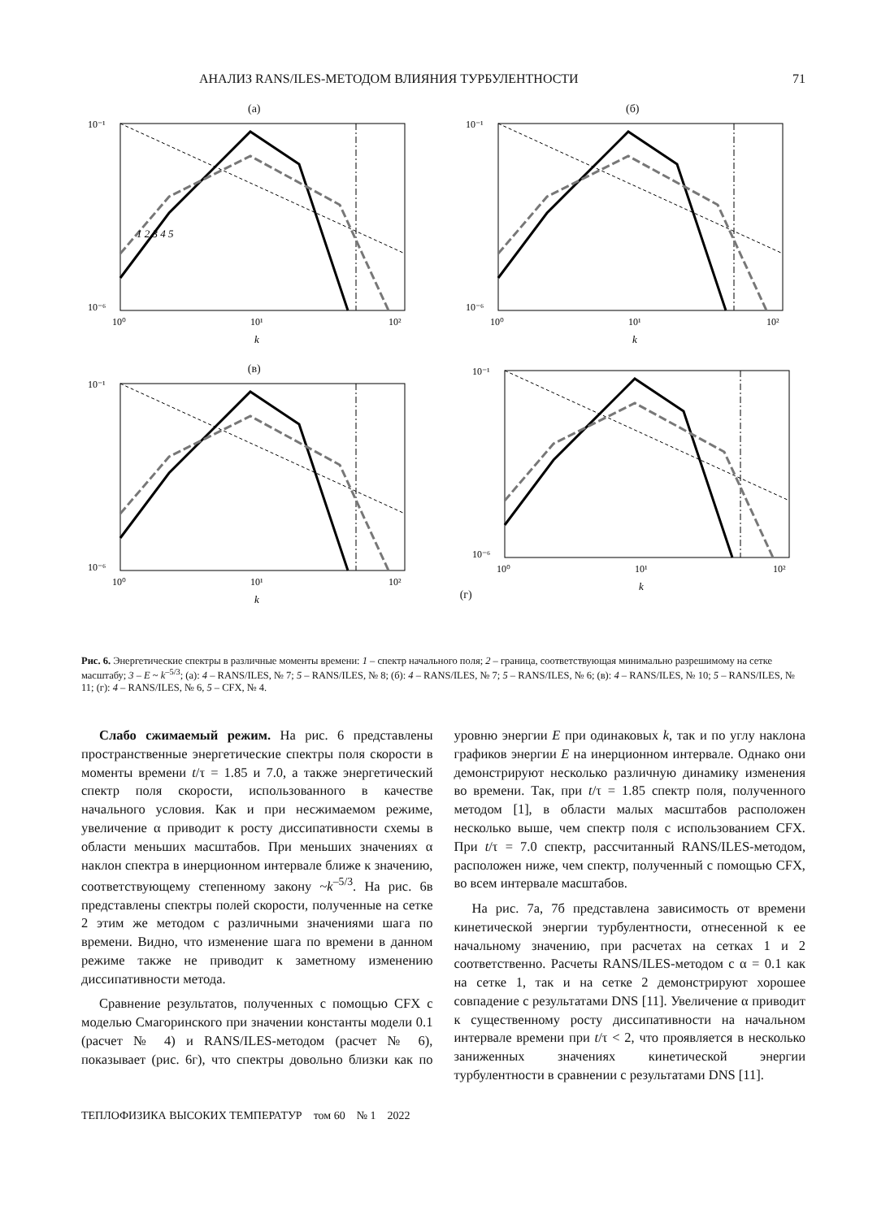АНАЛИЗ RANS/ILES-МЕТОДОМ ВЛИЯНИЯ ТУРБУЛЕНТНОСТИ 71
(а)
10⁻¹
10⁻⁶
10⁰
10¹
10²
k
1 2 3 4 5
(б)
10⁻¹
10⁻⁶
10⁰
10¹
10²
k
(в)
10⁻¹
10⁻⁶
10⁰
10¹
10²
k
(г)
10⁻¹
10⁻⁶
10⁰
10¹
10²
k
Рис. 6. Энергетические спектры в различные моменты времени: 1 – спектр начального поля; 2 – граница, соответствующая минимально разрешимому на сетке масштабу; 3 – E ~ k<sup>–5/3</sup>; (а): 4 – RANS/ILES, № 7; 5 – RANS/ILES, № 8; (б): 4 – RANS/ILES, № 7; 5 – RANS/ILES, № 6; (в): 4 – RANS/ILES, № 10; 5 – RANS/ILES, № 11; (г): 4 – RANS/ILES, № 6, 5 – CFX, № 4.
Слабо сжимаемый режим. На рис. 6 представлены пространственные энергетические спектры поля скорости в моменты времени t/τ = 1.85 и 7.0, а также энергетический спектр поля скорости, использованного в качестве начального условия. Как и при несжимаемом режиме, увеличение α приводит к росту диссипативности схемы в области меньших масштабов. При меньших значениях α наклон спектра в инерционном интервале ближе к значению, соответствующему степенному закону ~k<sup>–5/3</sup>. На рис. 6в представлены спектры полей скорости, полученные на сетке 2 этим же методом с различными значениями шага по времени. Видно, что изменение шага по времени в данном режиме также не приводит к заметному изменению диссипативности метода.
Сравнение результатов, полученных с помощью CFX с моделью Смагоринского при значении константы модели 0.1 (расчет № 4) и RANS/ILES-методом (расчет № 6), показывает (рис. 6г), что спектры довольно близки как по уровню энергии E при одинаковых k, так и по углу наклона графиков энергии E на инерционном интервале. Однако они демонстрируют несколько различную динамику изменения во времени. Так, при t/τ = 1.85 спектр поля, полученного методом [1], в области малых масштабов расположен несколько выше, чем спектр поля с использованием CFX. При t/τ = 7.0 спектр, рассчитанный RANS/ILES-методом, расположен ниже, чем спектр, полученный с помощью CFX, во всем интервале масштабов.
На рис. 7а, 7б представлена зависимость от времени кинетической энергии турбулентности, отнесенной к ее начальному значению, при расчетах на сетках 1 и 2 соответственно. Расчеты RANS/ILES-методом с α = 0.1 как на сетке 1, так и на сетке 2 демонстрируют хорошее совпадение с результатами DNS [11]. Увеличение α приводит к существенному росту диссипативности на начальном интервале времени при t/τ < 2, что проявляется в несколько заниженных значениях кинетической энергии турбулентности в сравнении с результатами DNS [11].
ТЕПЛОФИЗИКА ВЫСОКИХ ТЕМПЕРАТУР том 60 № 1 2022